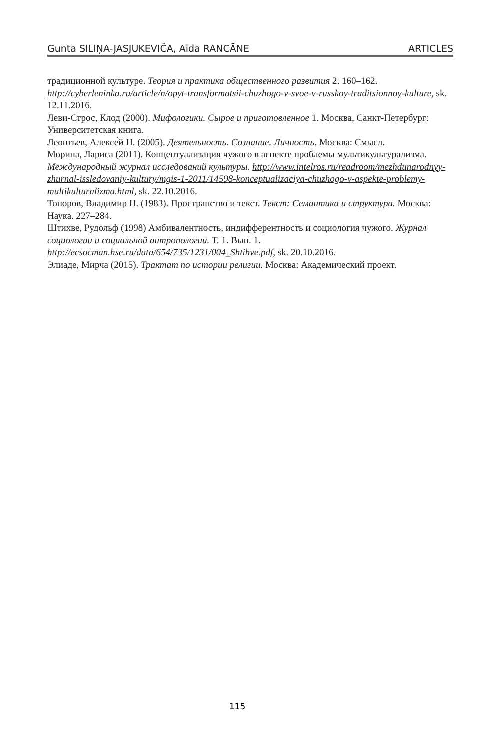Gunta SILIŅA-JASJUKEVIČA, Aīda RANCĀNE ARTICLES
традиционной культуре. Теория и практика общественного развития 2. 160–162. http://cyberleninka.ru/article/n/opyt-transformatsii-chuzhogo-v-svoe-v-russkoy-traditsionnoy-kulture, sk. 12.11.2016.
Леви-Строс, Клод (2000). Мифологики. Сырое и приготовленное 1. Москва, Санкт-Петербург: Университетская книга.
Леонтьев, Алексе́й Н. (2005). Деятельность. Сознание. Личность. Москва: Смысл.
Морина, Лариса (2011). Концептуализация чужого в аспекте проблемы мультикультурализма. Международный журнал исследований культуры. http://www.intelros.ru/readroom/mezhdunarodnyy-zhurnal-issledovaniy-kultury/mgis-1-2011/14598-konceptualizaciya-chuzhogo-v-aspekte-problemy-multikulturalizma.html, sk. 22.10.2016.
Топоров, Владимир Н. (1983). Пространство и текст. Текст: Семантика и структура. Москва: Наука. 227–284.
Штихве, Рудольф (1998) Амбивалентность, индифферентность и социология чужого. Журнал социологии и социальной антропологии. Т. 1. Вып. 1. http://ecsocman.hse.ru/data/654/735/1231/004_Shtihve.pdf, sk. 20.10.2016.
Элиаде, Мирча (2015). Трактат по истории религии. Москва: Академический проект.
115